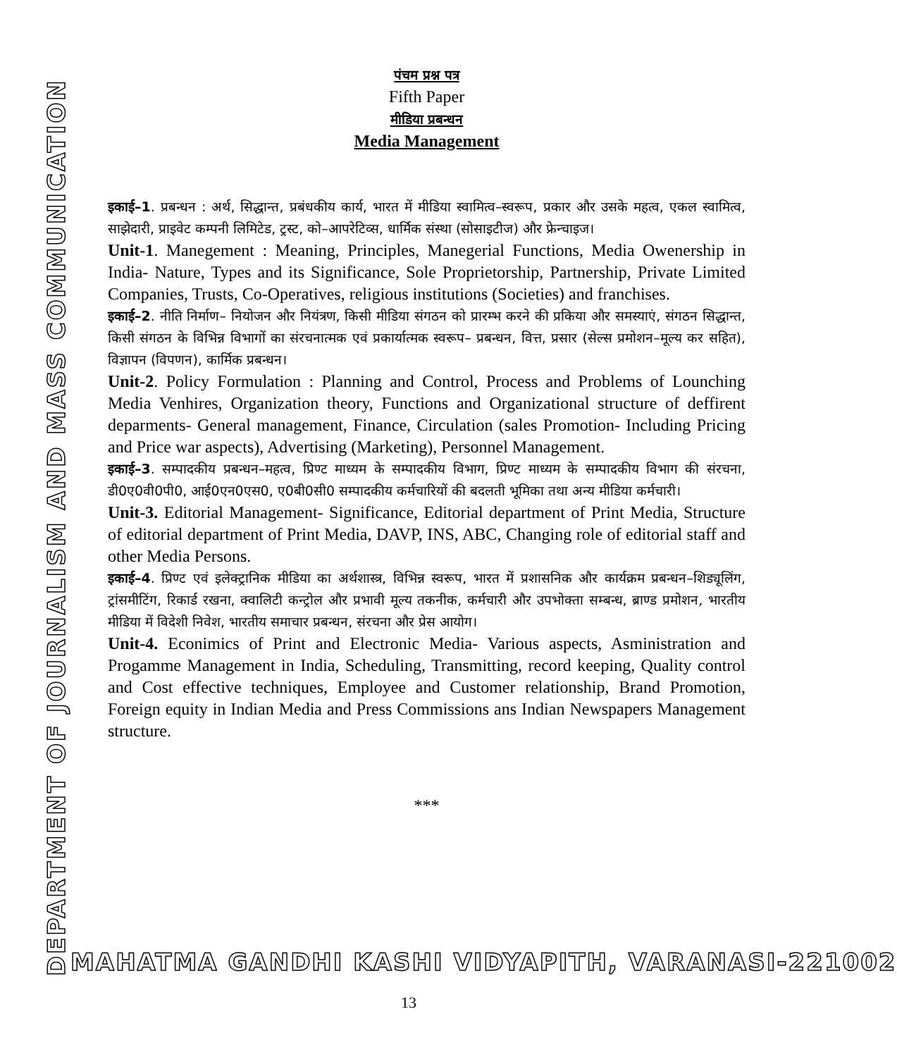DEPARTMENT OF JOURNALISM AND MASS COMMUNICATION
पंचम प्रश्न पत्र
Fifth Paper
मीडिया प्रबन्धन
Media Management
इकाई–1. प्रबन्धन : अर्थ, सिद्धान्त, प्रबंधकीय कार्य, भारत में मीडिया स्वामित्व–स्वरूप, प्रकार और उसके महत्व, एकल स्वामित्व, साझेदारी, प्राइवेट कम्पनी लिमिटेड, ट्रस्ट, को–आपरेटिव्स, धार्मिक संस्था (सोसाइटीज) और फ्रेन्चाइज।
Unit-1. Manegement : Meaning, Principles, Manegerial Functions, Media Owenership in India- Nature, Types and its Significance, Sole Proprietorship, Partnership, Private Limited Companies, Trusts, Co-Operatives, religious institutions (Societies) and franchises.
इकाई–2. नीति निर्माण– नियोजन और नियंत्रण, किसी मीडिया संगठन को प्रारम्भ करने की प्रकिया और समस्याएं, संगठन सिद्धान्त, किसी संगठन के विभिन्न विभागों का संरचनात्मक एवं प्रकार्यात्मक स्वरूप– प्रबन्धन, वित्त, प्रसार (सेल्स प्रमोशन–मूल्य कर सहित), विज्ञापन (विपणन), कार्मिक प्रबन्धन।
Unit-2. Policy Formulation : Planning and Control, Process and Problems of Lounching Media Venhires, Organization theory, Functions and Organizational structure of deffirent deparments- General management, Finance, Circulation (sales Promotion- Including Pricing and Price war aspects), Advertising (Marketing), Personnel Management.
इकाई–3. सम्पादकीय प्रबन्धन–महत्व, प्रिण्ट माध्यम के सम्पादकीय विभाग, प्रिण्ट माध्यम के सम्पादकीय विभाग की संरचना, डी0ए0वी0पी0, आई0एन0एस0, ए0बी0सी0 सम्पादकीय कर्मचारियों की बदलती भूमिका तथा अन्य मीडिया कर्मचारी।
Unit-3. Editorial Management- Significance, Editorial department of Print Media, Structure of editorial department of Print Media, DAVP, INS, ABC, Changing role of editorial staff and other Media Persons.
इकाई–4. प्रिण्ट एवं इलेक्ट्रानिक मीडिया का अर्थशास्त्र, विभिन्न स्वरूप, भारत में प्रशासनिक और कार्यक्रम प्रबन्धन–शिड्यूलिंग, ट्रांसमीटिंग, रिकार्ड रखना, क्वालिटी कन्ट्रोल और प्रभावी मूल्य तकनीक, कर्मचारी और उपभोक्ता सम्बन्ध, ब्राण्ड प्रमोशन, भारतीय मीडिया में विदेशी निवेश, भारतीय समाचार प्रबन्धन, संरचना और प्रेस आयोग।
Unit-4. Econimics of Print and Electronic Media- Various aspects, Asministration and Progamme Management in India, Scheduling, Transmitting, record keeping, Quality control and Cost effective techniques, Employee and Customer relationship, Brand Promotion, Foreign equity in Indian Media and Press Commissions ans Indian Newspapers Management structure.
***
MAHATMA GANDHI KASHI VIDYAPITH, VARANASI-221002
13